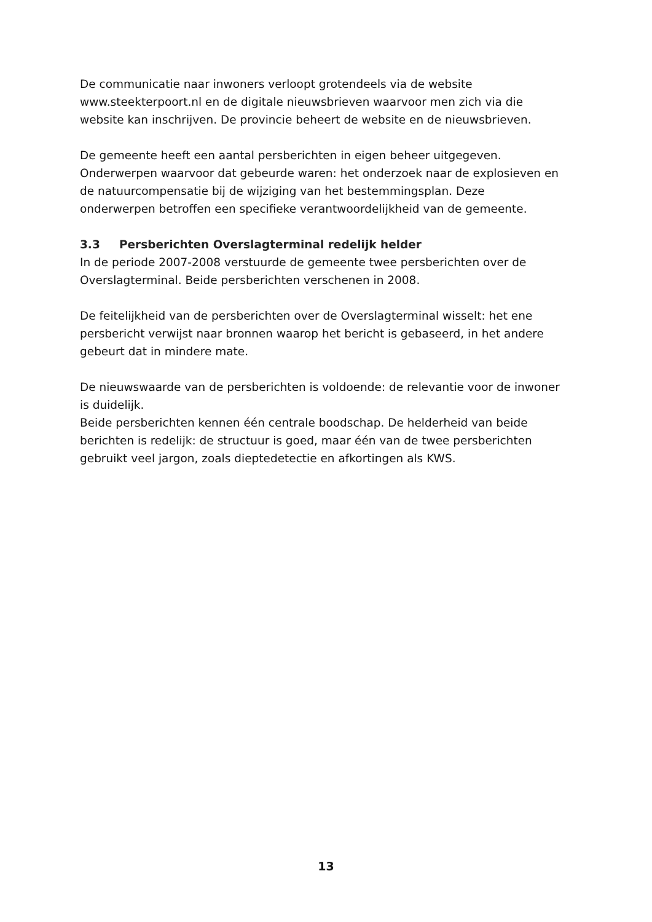De communicatie naar inwoners verloopt grotendeels via de website www.steekterpoort.nl en de digitale nieuwsbrieven waarvoor men zich via die website kan inschrijven. De provincie beheert de website en de nieuwsbrieven.
De gemeente heeft een aantal persberichten in eigen beheer uitgegeven. Onderwerpen waarvoor dat gebeurde waren: het onderzoek naar de explosieven en de natuurcompensatie bij de wijziging van het bestemmingsplan. Deze onderwerpen betroffen een specifieke verantwoordelijkheid van de gemeente.
3.3 Persberichten Overslagterminal redelijk helder
In de periode 2007-2008 verstuurde de gemeente twee persberichten over de Overslagterminal. Beide persberichten verschenen in 2008.
De feitelijkheid van de persberichten over de Overslagterminal wisselt: het ene persbericht verwijst naar bronnen waarop het bericht is gebaseerd, in het andere gebeurt dat in mindere mate.
De nieuwswaarde van de persberichten is voldoende: de relevantie voor de inwoner is duidelijk.
Beide persberichten kennen één centrale boodschap. De helderheid van beide berichten is redelijk: de structuur is goed, maar één van de twee persberichten gebruikt veel jargon, zoals dieptedetectie en afkortingen als KWS.
13